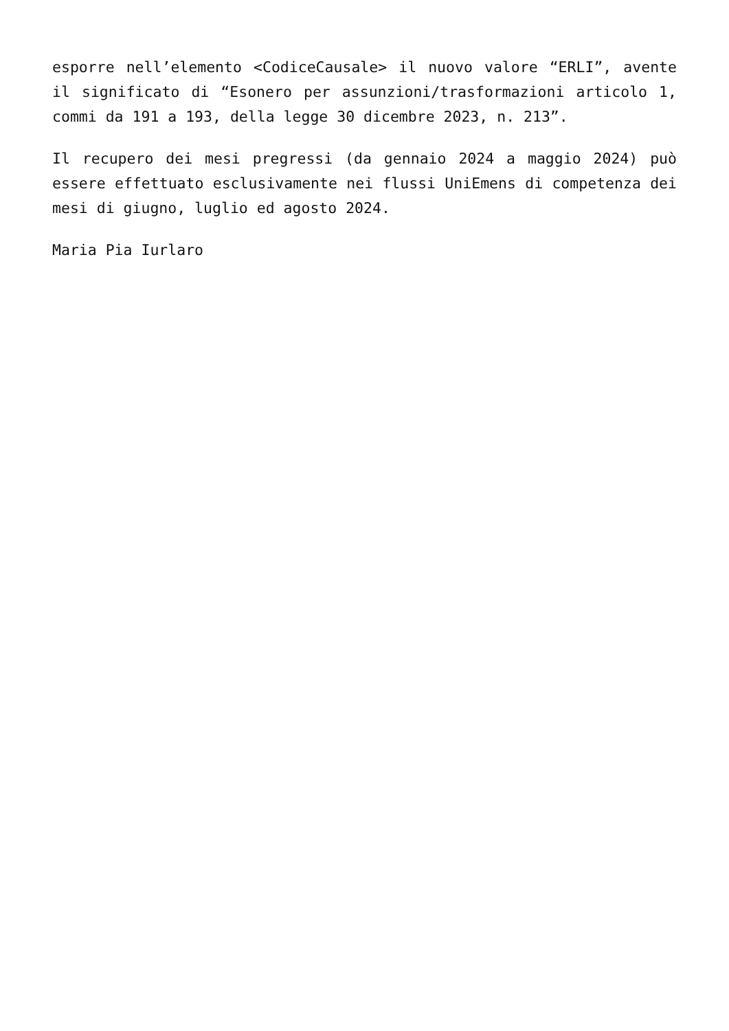esporre nell’elemento <CodiceCausale> il nuovo valore “ERLI”, avente il significato di “Esonero per assunzioni/trasformazioni articolo 1, commi da 191 a 193, della legge 30 dicembre 2023, n. 213”.
Il recupero dei mesi pregressi (da gennaio 2024 a maggio 2024) può essere effettuato esclusivamente nei flussi UniEmens di competenza dei mesi di giugno, luglio ed agosto 2024.
Maria Pia Iurlaro